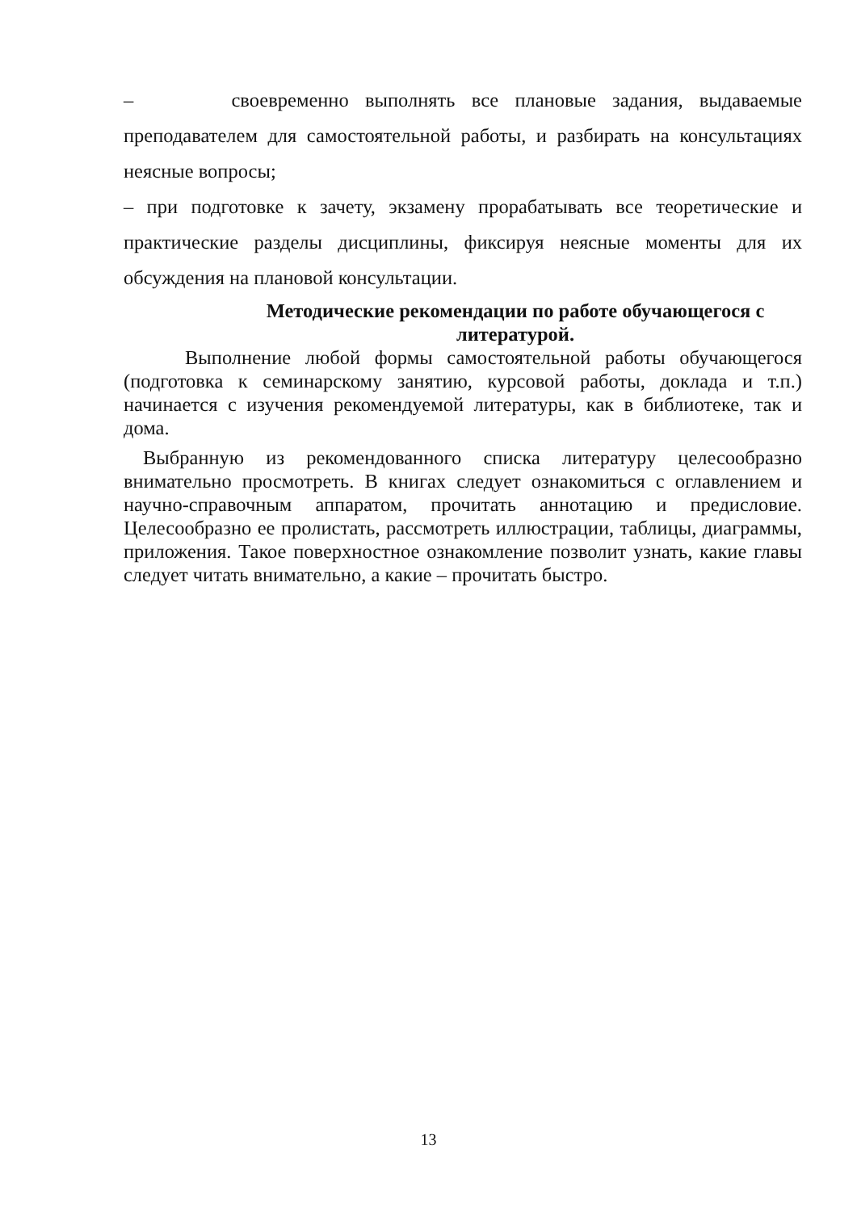– своевременно выполнять все плановые задания, выдаваемые преподавателем для самостоятельной работы, и разбирать на консультациях неясные вопросы;
– при подготовке к зачету, экзамену прорабатывать все теоретические и практические разделы дисциплины, фиксируя неясные моменты для их обсуждения на плановой консультации.
Методические рекомендации по работе обучающегося с литературой.
Выполнение любой формы самостоятельной работы обучающегося (подготовка к семинарскому занятию, курсовой работы, доклада и т.п.) начинается с изучения рекомендуемой литературы, как в библиотеке, так и дома.
Выбранную из рекомендованного списка литературу целесообразно внимательно просмотреть. В книгах следует ознакомиться с оглавлением и научно-справочным аппаратом, прочитать аннотацию и предисловие. Целесообразно ее пролистать, рассмотреть иллюстрации, таблицы, диаграммы, приложения. Такое поверхностное ознакомление позволит узнать, какие главы следует читать внимательно, а какие – прочитать быстро.
13